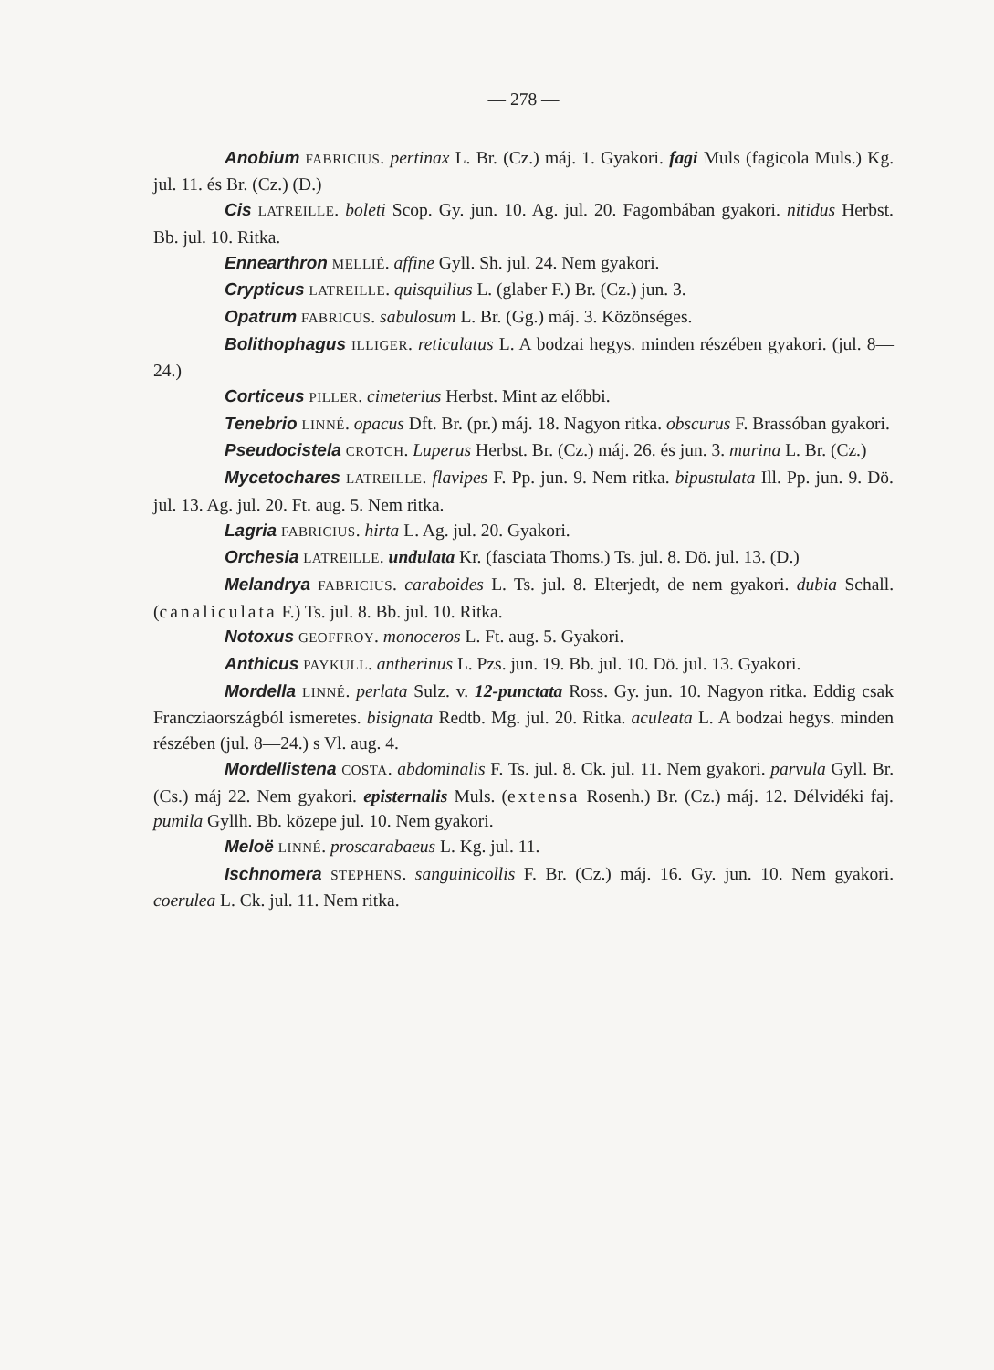— 278 —
Anobium FABRICIUS. pertinax L. Br. (Cz.) máj. 1. Gyakori. fagi Muls (fagicola Muls.) Kg. jul. 11. és Br. (Cz.) (D.)
Cis LATREILLE. boleti Scop. Gy. jun. 10. Ag. jul. 20. Fagombában gyakori. nitidus Herbst. Bb. jul. 10. Ritka.
Ennearthron MELLIÉ. affine Gyll. Sh. jul. 24. Nem gyakori.
Crypticus LATREILLE. quisquilius L. (glaber F.) Br. (Cz.) jun. 3.
Opatrum FABRICUS. sabulosum L. Br. (Gg.) máj. 3. Közönséges.
Bolithophagus ILLIGER. reticulatus L. A bodzai hegys. minden részében gyakori. (jul. 8—24.)
Corticeus PILLER. cimeterius Herbst. Mint az előbbi.
Tenebrio LINNÉ. opacus Dft. Br. (pr.) máj. 18. Nagyon ritka. obscurus F. Brassóban gyakori.
Pseudocistela CROTCH. Luperus Herbst. Br. (Cz.) máj. 26. és jun. 3. murina L. Br. (Cz.)
Mycetochares LATREILLE. flavipes F. Pp. jun. 9. Nem ritka. bipustulata Ill. Pp. jun. 9. Dö. jul. 13. Ag. jul. 20. Ft. aug. 5. Nem ritka.
Lagria FABRICIUS. hirta L. Ag. jul. 20. Gyakori.
Orchesia LATREILLE. undulata Kr. (fasciata Thoms.) Ts. jul. 8. Dö. jul. 13. (D.)
Melandrya FABRICIUS. caraboides L. Ts. jul. 8. Elterjedt, de nem gyakori. dubia Schall. (canaliculata F.) Ts. jul. 8. Bb. jul. 10. Ritka.
Notoxus GEOFFROY. monoceros L. Ft. aug. 5. Gyakori.
Anthicus PAYKULL. antherinus L. Pzs. jun. 19. Bb. jul. 10. Dö. jul. 13. Gyakori.
Mordella LINNÉ. perlata Sulz. v. 12-punctata Ross. Gy. jun. 10. Nagyon ritka. Eddig csak Francziaországból ismeretes. bisignata Redtb. Mg. jul. 20. Ritka. aculeata L. A bodzai hegys. minden részében (jul. 8—24.) s Vl. aug. 4.
Mordellistena COSTA. abdominalis F. Ts. jul. 8. Ck. jul. 11. Nem gyakori. parvula Gyll. Br. (Cs.) máj 22. Nem gyakori. episternalis Muls. (extensa Rosenh.) Br. (Cz.) máj. 12. Délvidéki faj. pumila Gyllh. Bb. közepe jul. 10. Nem gyakori.
Meloë LINNÉ. proscarabaeus L. Kg. jul. 11.
Ischnomera STEPHENS. sanguinicollis F. Br. (Cz.) máj. 16. Gy. jun. 10. Nem gyakori. coerulea L. Ck. jul. 11. Nem ritka.